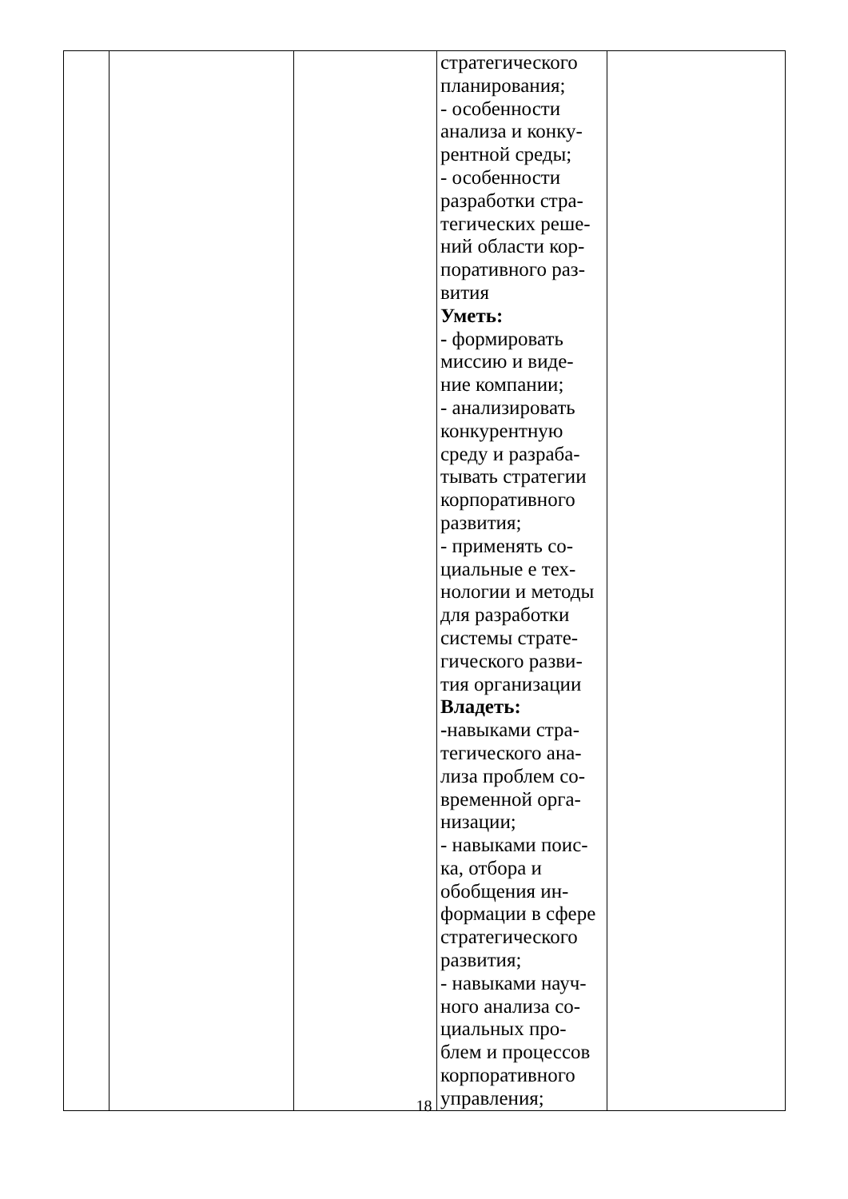| | | | стратегического планирования; - особенности анализа и конку- рентной среды; - особенности разработки стра- тегических реше- ний области кор- поративного раз- вития Уметь: - формировать миссию и виде- ние компании; - анализировать конкурентную среду и разраба- тывать стратегии корпоративного развития; - применять со- циальные е тех- нологии и методы для разработки системы страте- гического разви- тия организации Владеть: - навыками стра- тегического ана- лиза проблем со- временной орга- низации; - навыками поис- ка, отбора и обобщения ин- формации в сфере стратегического развития; - навыками науч- ного анализа со- циальных про- блем и процессов корпоративного управления; | |
18